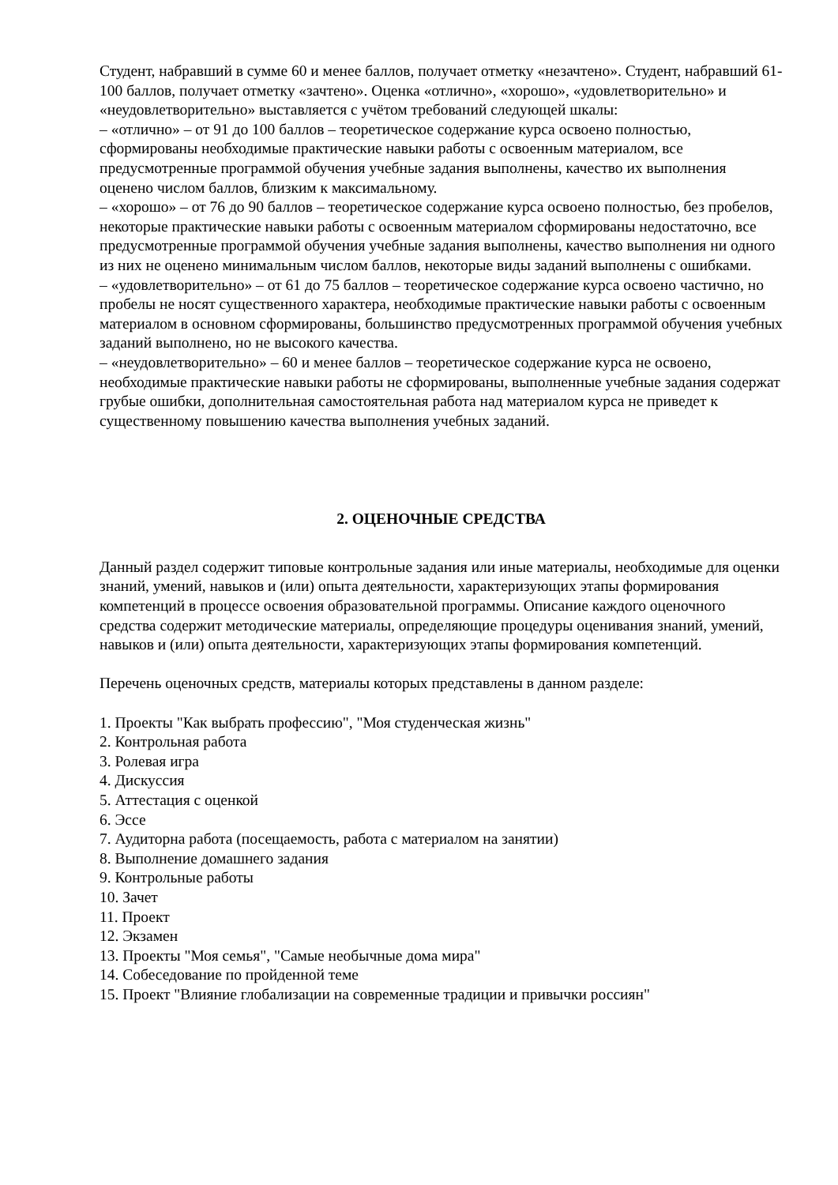Студент, набравший в сумме 60 и менее баллов, получает отметку «незачтено». Студент, набравший 61-100 баллов, получает отметку «зачтено». Оценка «отлично», «хорошо», «удовлетворительно» и «неудовлетворительно» выставляется с учётом требований следующей шкалы:
– «отлично» – от 91 до 100 баллов – теоретическое содержание курса освоено полностью, сформированы необходимые практические навыки работы с освоенным материалом, все предусмотренные программой обучения учебные задания выполнены, качество их выполнения оценено числом баллов, близким к максимальному.
– «хорошо» – от 76 до 90 баллов – теоретическое содержание курса освоено полностью, без пробелов, некоторые практические навыки работы с освоенным материалом сформированы недостаточно, все предусмотренные программой обучения учебные задания выполнены, качество выполнения ни одного из них не оценено минимальным числом баллов, некоторые виды заданий выполнены с ошибками.
– «удовлетворительно» – от 61 до 75 баллов – теоретическое содержание курса освоено частично, но пробелы не носят существенного характера, необходимые практические навыки работы с освоенным материалом в основном сформированы, большинство предусмотренных программой обучения учебных заданий выполнено, но не высокого качества.
– «неудовлетворительно» – 60 и менее баллов – теоретическое содержание курса не освоено, необходимые практические навыки работы не сформированы, выполненные учебные задания содержат грубые ошибки, дополнительная самостоятельная работа над материалом курса не приведет к существенному повышению качества выполнения учебных заданий.
2. ОЦЕНОЧНЫЕ СРЕДСТВА
Данный раздел содержит типовые контрольные задания или иные материалы, необходимые для оценки знаний, умений, навыков и (или) опыта деятельности, характеризующих этапы формирования компетенций в процессе освоения образовательной программы. Описание каждого оценочного средства содержит методические материалы, определяющие процедуры оценивания знаний, умений, навыков и (или) опыта деятельности, характеризующих этапы формирования компетенций.
Перечень оценочных средств, материалы которых представлены в данном разделе:
1. Проекты "Как выбрать профессию", "Моя студенческая жизнь"
2. Контрольная работа
3. Ролевая игра
4. Дискуссия
5. Аттестация с оценкой
6. Эссе
7. Аудиторна работа (посещаемость, работа с материалом на занятии)
8. Выполнение домашнего задания
9. Контрольные работы
10. Зачет
11. Проект
12. Экзамен
13. Проекты "Моя семья", "Самые необычные дома мира"
14. Собеседование по пройденной теме
15. Проект "Влияние глобализации на современные традиции и привычки россиян"